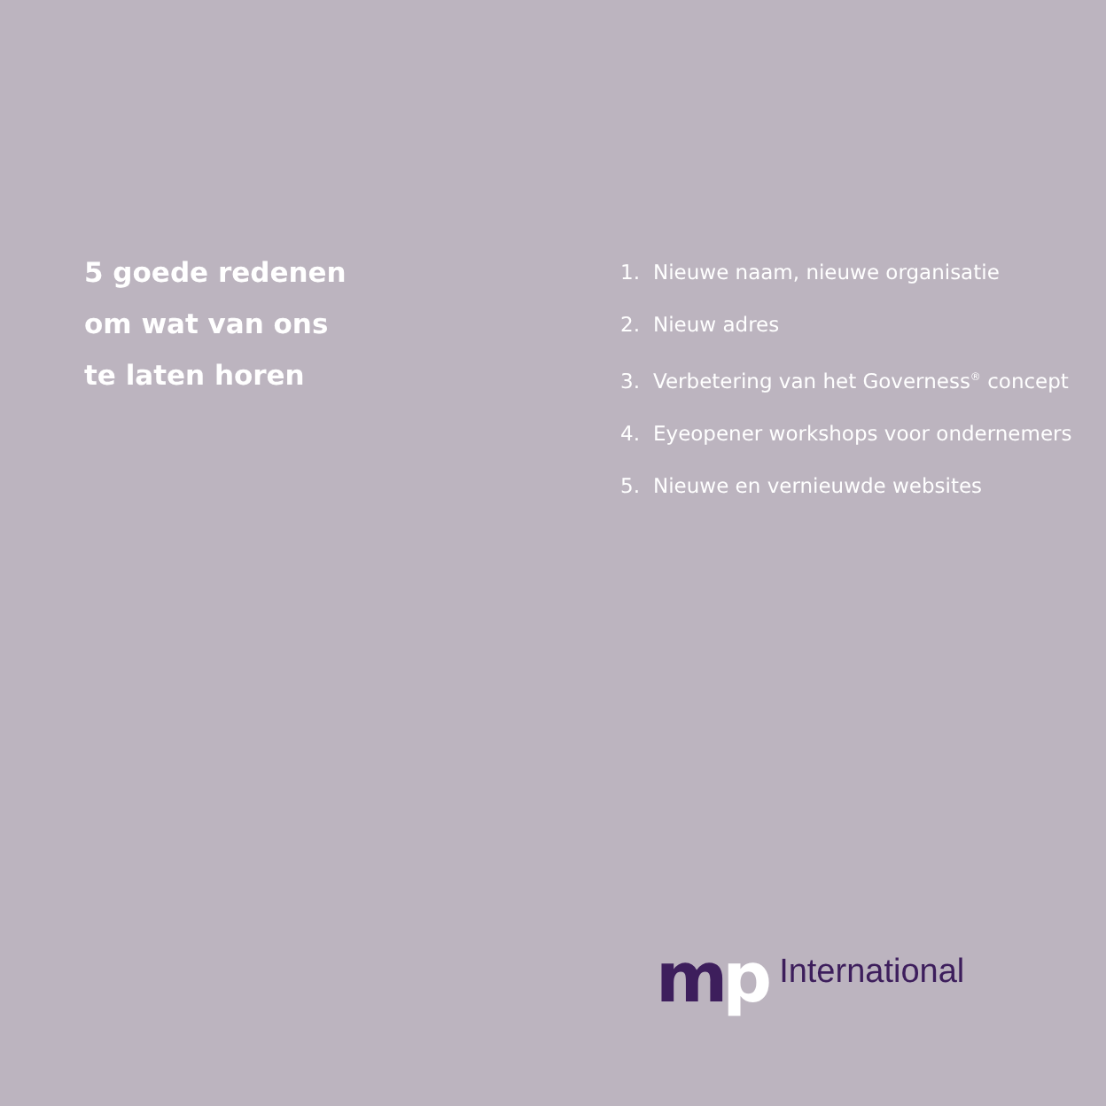5 goede redenen
om wat van ons
te laten horen
1. Nieuwe naam, nieuwe organisatie
2. Nieuw adres
3. Verbetering van het Governess<sup>®</sup> concept
4. Eyeopener workshops voor ondernemers
5. Nieuwe en vernieuwde websites
mp
International